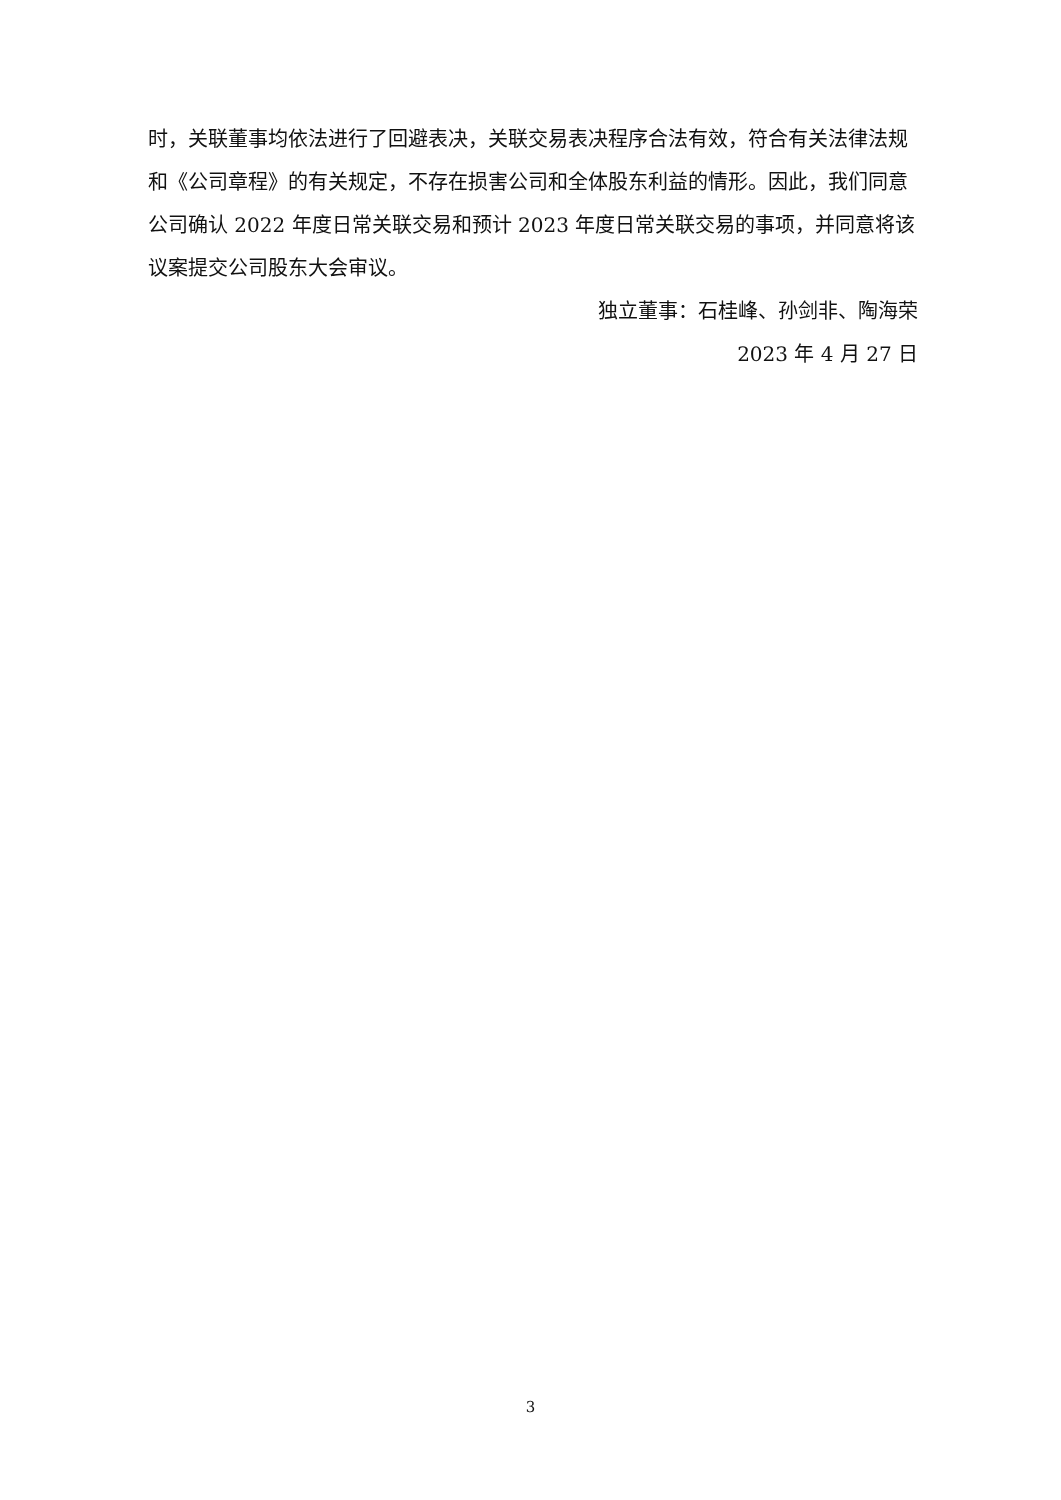时，关联董事均依法进行了回避表决，关联交易表决程序合法有效，符合有关法律法规和《公司章程》的有关规定，不存在损害公司和全体股东利益的情形。因此，我们同意公司确认 2022 年度日常关联交易和预计 2023 年度日常关联交易的事项，并同意将该议案提交公司股东大会审议。
独立董事：石桂峰、孙剑非、陶海荣
2023 年 4 月 27 日
3